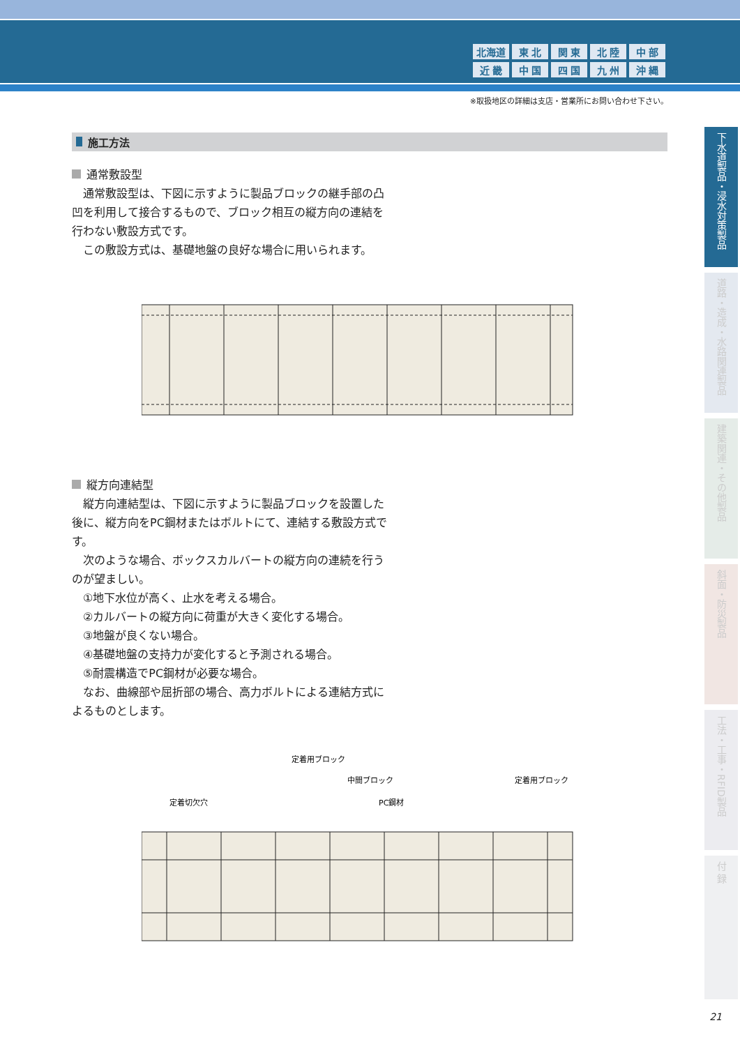| 北海道 | 東 北 | 関 東 | 北 陸 | 中 部 |
| 近 畿 | 中 国 | 四 国 | 九 州 | 沖 縄 |
※取扱地区の詳細は支店・営業所にお問い合わせ下さい。
施工方法
通常敷設型
　通常敷設型は、下図に示すように製品ブロックの継手部の凸凹を利用して接合するもので、ブロック相互の縦方向の連結を行わない敷設方式です。
　この敷設方式は、基礎地盤の良好な場合に用いられます。
縦方向連結型
　縦方向連結型は、下図に示すように製品ブロックを設置した後に、縦方向をPC鋼材またはボルトにて、連結する敷設方式です。
　次のような場合、ボックスカルバートの縦方向の連続を行うのが望ましい。
①地下水位が高く、止水を考える場合。
②カルバートの縦方向に荷重が大きく変化する場合。
③地盤が良くない場合。
④基礎地盤の支持力が変化すると予測される場合。
⑤耐震構造でPC鋼材が必要な場合。
　なお、曲線部や屈折部の場合、高力ボルトによる連結方式によるものとします。
定着用ブロック
中間ブロック
定着用ブロック
定着切欠穴
PC鋼材
下水道製品・浸水対策製品
道路・造成・水路関連製品
建築関連・その他製品
斜面・防災製品
工法・工事・RFID製品
付 録
21